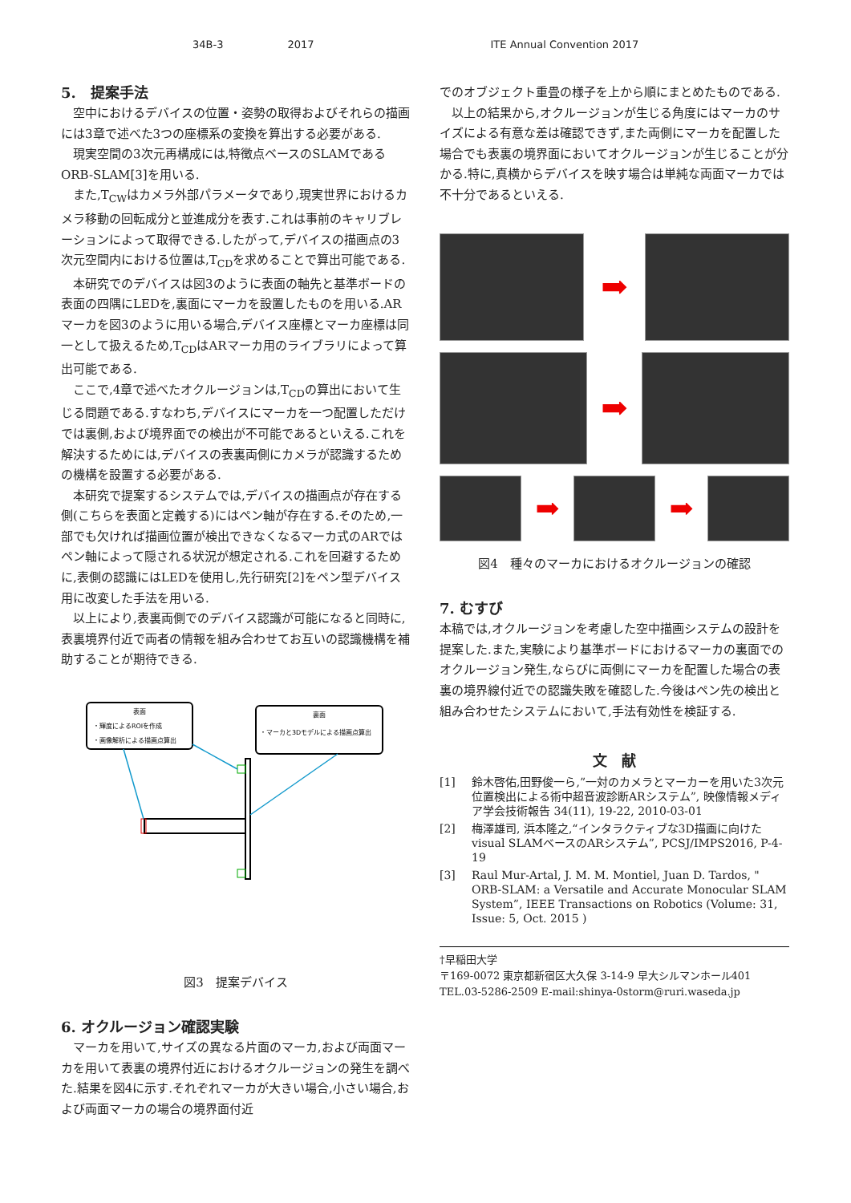34B-3 2017 ITE Annual Convention 2017
5.　提案手法
空中におけるデバイスの位置・姿勢の取得およびそれらの描画には3章で述べた3つの座標系の変換を算出する必要がある.
現実空間の3次元再構成には,特徴点ベースのSLAMであるORB-SLAM[3]を用いる.
また,T<sub>CW</sub>はカメラ外部パラメータであり,現実世界におけるカメラ移動の回転成分と並進成分を表す.これは事前のキャリブレーションによって取得できる.したがって,デバイスの描画点の3次元空間内における位置は,T<sub>CD</sub>を求めることで算出可能である.
本研究でのデバイスは図3のように表面の軸先と基準ボードの表面の四隅にLEDを,裏面にマーカを設置したものを用いる.ARマーカを図3のように用いる場合,デバイス座標とマーカ座標は同一として扱えるため,T<sub>CD</sub>はARマーカ用のライブラリによって算出可能である.
ここで,4章で述べたオクルージョンは,T<sub>CD</sub>の算出において生じる問題である.すなわち,デバイスにマーカを一つ配置しただけでは裏側,および境界面での検出が不可能であるといえる.これを解決するためには,デバイスの表裏両側にカメラが認識するための機構を設置する必要がある.
本研究で提案するシステムでは,デバイスの描画点が存在する側(こちらを表面と定義する)にはペン軸が存在する.そのため,一部でも欠ければ描画位置が検出できなくなるマーカ式のARではペン軸によって隠される状況が想定される.これを回避するために,表側の認識にはLEDを使用し,先行研究[2]をペン型デバイス用に改変した手法を用いる.
以上により,表裏両側でのデバイス認識が可能になると同時に,表裏境界付近で両者の情報を組み合わせてお互いの認識機構を補助することが期待できる.
表面
・輝度によるROIを作成
・画像解析による描画点算出
裏面
・マーカと3Dモデルによる描画点算出
図3　提案デバイス
6. オクルージョン確認実験
マーカを用いて,サイズの異なる片面のマーカ,および両面マーカを用いて表裏の境界付近におけるオクルージョンの発生を調べた.結果を図4に示す.それぞれマーカが大きい場合,小さい場合,および両面マーカの場合の境界面付近
でのオブジェクト重畳の様子を上から順にまとめたものである.
以上の結果から,オクルージョンが生じる角度にはマーカのサイズによる有意な差は確認できず,また両側にマーカを配置した場合でも表裏の境界面においてオクルージョンが生じることが分かる.特に,真横からデバイスを映す場合は単純な両面マーカでは不十分であるといえる.
➡
➡
➡ ➡
図4　種々のマーカにおけるオクルージョンの確認
7. むすび
本稿では,オクルージョンを考慮した空中描画システムの設計を提案した.また,実験により基準ボードにおけるマーカの裏面でのオクルージョン発生,ならびに両側にマーカを配置した場合の表裏の境界線付近での認識失敗を確認した.今後はペン先の検出と組み合わせたシステムにおいて,手法有効性を検証する.
文　献
[1] 鈴木啓佑,田野俊一ら,”一対のカメラとマーカーを用いた3次元位置検出による術中超音波診断ARシステム”, 映像情報メディア学会技術報告 34(11), 19-22, 2010-03-01
[2] 梅澤雄司, 浜本隆之,“インタラクティブな3D描画に向けたvisual SLAMベースのARシステム”, PCSJ/IMPS2016, P-4-19
[3] Raul Mur-Artal, J. M. M. Montiel, Juan D. Tardos, " ORB-SLAM: a Versatile and Accurate Monocular SLAM System”, IEEE Transactions on Robotics (Volume: 31, Issue: 5, Oct. 2015 )
†早稲田大学
〒169-0072 東京都新宿区大久保 3-14-9 早大シルマンホール401
TEL.03-5286-2509 E-mail:shinya-0storm@ruri.waseda.jp